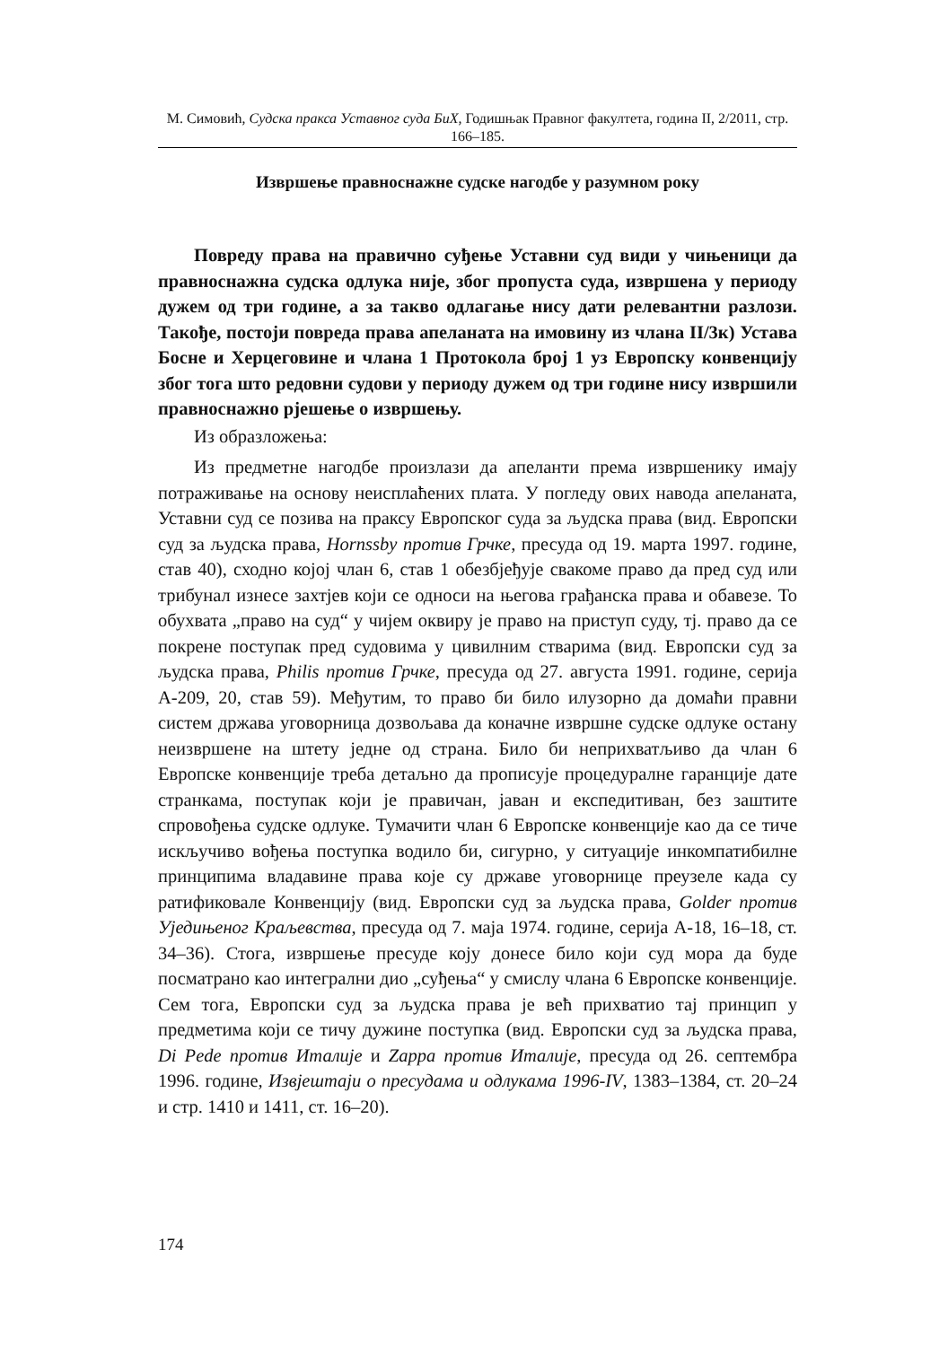М. Симовић, Судска пракса Уставног суда БиХ, Годишњак Правног факултета, година II, 2/2011, стр. 166–185.
Извршење правноснажне судске нагодбе у разумном року
Повреду права на правично суђење Уставни суд види у чињеници да правноснажна судска одлука није, због пропуста суда, извршена у периоду дужем од три године, а за такво одлагање нису дати релевантни разлози. Такође, постоји повреда права апеланата на имовину из члана II/3к) Устава Босне и Херцеговине и члана 1 Протокола број 1 уз Европску конвенцију због тога што редовни судови у периоду дужем од три године нису извршили правноснажно рјешење о извршењу.
Из образложења:
Из предметне нагодбе произлази да апеланти према извршенику имају потраживање на основу неисплаћених плата. У погледу ових навода апеланата, Уставни суд се позива на праксу Европског суда за људска права (вид. Европски суд за људска права, Hornssby против Грчке, пресуда од 19. марта 1997. године, став 40), сходно којој члан 6, став 1 обезбјеђује свакоме право да пред суд или трибунал изнесе захтјев који се односи на његова грађанска права и обавезе. То обухвата „право на суд“ у чијем оквиру је право на приступ суду, тј. право да се покрене поступак пред судовима у цивилним стварима (вид. Европски суд за људска права, Philis против Грчке, пресуда од 27. августа 1991. године, серија А-209, 20, став 59). Међутим, то право би било илузорно да домаћи правни систем држава уговорница дозвољава да коначне извршне судске одлуке остану неизвршене на штету једне од страна. Било би неприхватљиво да члан 6 Европске конвенције треба детаљно да прописује процедуралне гаранције дате странкама, поступак који је правичан, јаван и експедитиван, без заштите спровођења судске одлуке. Тумачити члан 6 Европске конвенције као да се тиче искључиво вођења поступка водило би, сигурно, у ситуације инкомпатибилне принципима владавине права које су државе уговорнице преузеле када су ратификовале Конвенцију (вид. Европски суд за људска права, Golder против Уједињеног Краљевства, пресуда од 7. маја 1974. године, серија А-18, 16–18, ст. 34–36). Стога, извршење пресуде коју донесе било који суд мора да буде посматрано као интегрални дио „суђења“ у смислу члана 6 Европске конвенције. Сем тога, Европски суд за људска права је већ прихватио тај принцип у предметима који се тичу дужине поступка (вид. Европски суд за људска права, Di Pede против Италије и Zappa против Италије, пресуда од 26. септембра 1996. године, Извјештаји о пресудама и одлукама 1996-IV, 1383–1384, ст. 20–24 и стр. 1410 и 1411, ст. 16–20).
174